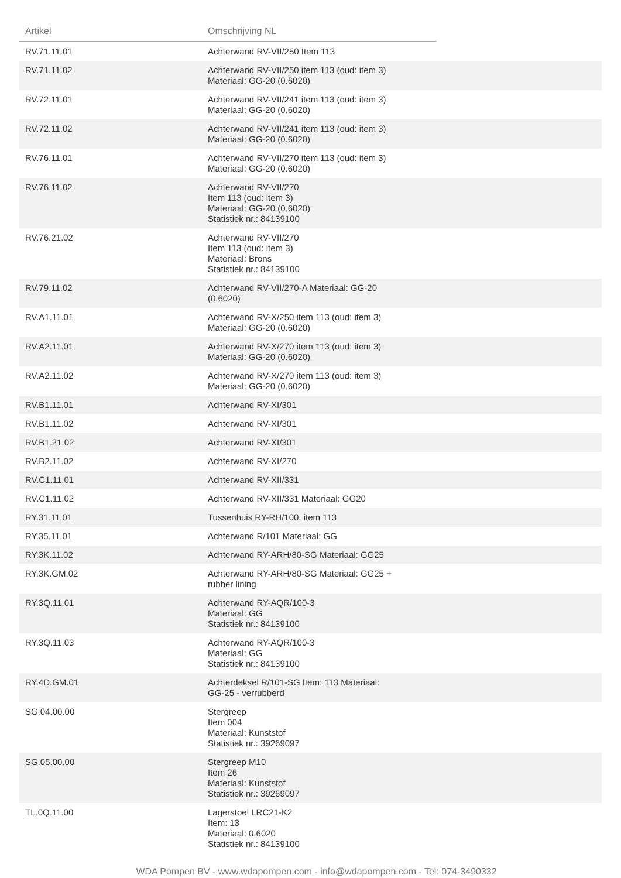| Artikel | Omschrijving NL | |
| --- | --- | --- |
| RV.71.11.01 | Achterwand RV-VII/250 Item 113 | |
| RV.71.11.02 | Achterwand RV-VII/250 item 113 (oud: item 3) Materiaal: GG-20 (0.6020) | |
| RV.72.11.01 | Achterwand RV-VII/241 item 113 (oud: item 3) Materiaal: GG-20 (0.6020) | |
| RV.72.11.02 | Achterwand RV-VII/241 item 113 (oud: item 3) Materiaal: GG-20 (0.6020) | |
| RV.76.11.01 | Achterwand RV-VII/270 item 113 (oud: item 3) Materiaal: GG-20 (0.6020) | |
| RV.76.11.02 | Achterwand RV-VII/270 Item 113 (oud: item 3) Materiaal: GG-20 (0.6020) Statistiek nr.: 84139100 | |
| RV.76.21.02 | Achterwand RV-VII/270 Item 113 (oud: item 3) Materiaal: Brons Statistiek nr.: 84139100 | |
| RV.79.11.02 | Achterwand RV-VII/270-A Materiaal: GG-20 (0.6020) | |
| RV.A1.11.01 | Achterwand RV-X/250 item 113 (oud: item 3) Materiaal: GG-20 (0.6020) | |
| RV.A2.11.01 | Achterwand RV-X/270 item 113 (oud: item 3) Materiaal: GG-20 (0.6020) | |
| RV.A2.11.02 | Achterwand RV-X/270 item 113 (oud: item 3) Materiaal: GG-20 (0.6020) | |
| RV.B1.11.01 | Achterwand RV-XI/301 | |
| RV.B1.11.02 | Achterwand RV-XI/301 | |
| RV.B1.21.02 | Achterwand RV-XI/301 | |
| RV.B2.11.02 | Achterwand RV-XI/270 | |
| RV.C1.11.01 | Achterwand RV-XII/331 | |
| RV.C1.11.02 | Achterwand RV-XII/331 Materiaal: GG20 | |
| RY.31.11.01 | Tussenhuis RY-RH/100, item 113 | |
| RY.35.11.01 | Achterwand R/101 Materiaal: GG | |
| RY.3K.11.02 | Achterwand RY-ARH/80-SG Materiaal: GG25 | |
| RY.3K.GM.02 | Achterwand RY-ARH/80-SG Materiaal: GG25 + rubber lining | |
| RY.3Q.11.01 | Achterwand RY-AQR/100-3 Materiaal: GG Statistiek nr.: 84139100 | |
| RY.3Q.11.03 | Achterwand RY-AQR/100-3 Materiaal: GG Statistiek nr.: 84139100 | |
| RY.4D.GM.01 | Achterdeksel R/101-SG Item: 113 Materiaal: GG-25 - verrubberd | |
| SG.04.00.00 | Stergreep Item 004 Materiaal: Kunststof Statistiek nr.: 39269097 | |
| SG.05.00.00 | Stergreep M10 Item 26 Materiaal: Kunststof Statistiek nr.: 39269097 | |
| TL.0Q.11.00 | Lagerstoel LRC21-K2 Item: 13 Materiaal: 0.6020 Statistiek nr.: 84139100 | |
WDA Pompen BV - www.wdapompen.com - info@wdapompen.com - Tel: 074-3490332